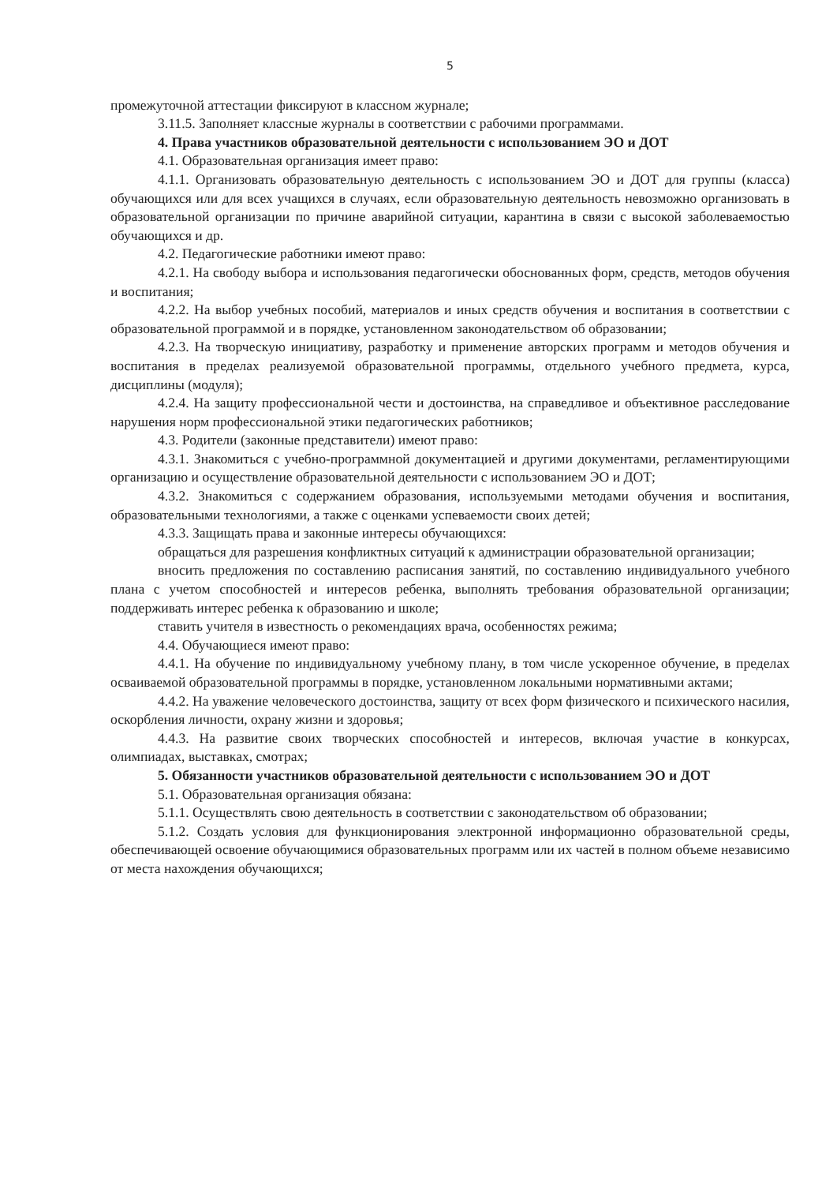5
промежуточной аттестации фиксируют в классном журнале;
3.11.5. Заполняет классные журналы в соответствии с рабочими программами.
4. Права участников образовательной деятельности с использованием ЭО и ДОТ
4.1. Образовательная организация имеет право:
4.1.1. Организовать образовательную деятельность с использованием ЭО и ДОТ для группы (класса) обучающихся или для всех учащихся в случаях, если образовательную деятельность невозможно организовать в образовательной организации по причине аварийной ситуации, карантина в связи с высокой заболеваемостью обучающихся и др.
4.2. Педагогические работники имеют право:
4.2.1. На свободу выбора и использования педагогически обоснованных форм, средств, методов обучения и воспитания;
4.2.2. На выбор учебных пособий, материалов и иных средств обучения и воспитания в соответствии с образовательной программой и в порядке, установленном законодательством об образовании;
4.2.3. На творческую инициативу, разработку и применение авторских программ и методов обучения и воспитания в пределах реализуемой образовательной программы, отдельного учебного предмета, курса, дисциплины (модуля);
4.2.4. На защиту профессиональной чести и достоинства, на справедливое и объективное расследование нарушения норм профессиональной этики педагогических работников;
4.3. Родители (законные представители) имеют право:
4.3.1. Знакомиться с учебно-программной документацией и другими документами, регламентирующими организацию и осуществление образовательной деятельности с использованием ЭО и ДОТ;
4.3.2. Знакомиться с содержанием образования, используемыми методами обучения и воспитания, образовательными технологиями, а также с оценками успеваемости своих детей;
4.3.3. Защищать права и законные интересы обучающихся:
обращаться для разрешения конфликтных ситуаций к администрации образовательной организации;
вносить предложения по составлению расписания занятий, по составлению индивидуального учебного плана с учетом способностей и интересов ребенка, выполнять требования образовательной организации; поддерживать интерес ребенка к образованию и школе;
ставить учителя в известность о рекомендациях врача, особенностях режима;
4.4. Обучающиеся имеют право:
4.4.1. На обучение по индивидуальному учебному плану, в том числе ускоренное обучение, в пределах осваиваемой образовательной программы в порядке, установленном локальными нормативными актами;
4.4.2. На уважение человеческого достоинства, защиту от всех форм физического и психического насилия, оскорбления личности, охрану жизни и здоровья;
4.4.3. На развитие своих творческих способностей и интересов, включая участие в конкурсах, олимпиадах, выставках, смотрах;
5. Обязанности участников образовательной деятельности с использованием ЭО и ДОТ
5.1. Образовательная организация обязана:
5.1.1. Осуществлять свою деятельность в соответствии с законодательством об образовании;
5.1.2. Создать условия для функционирования электронной информационно образовательной среды, обеспечивающей освоение обучающимися образовательных программ или их частей в полном объеме независимо от места нахождения обучающихся;